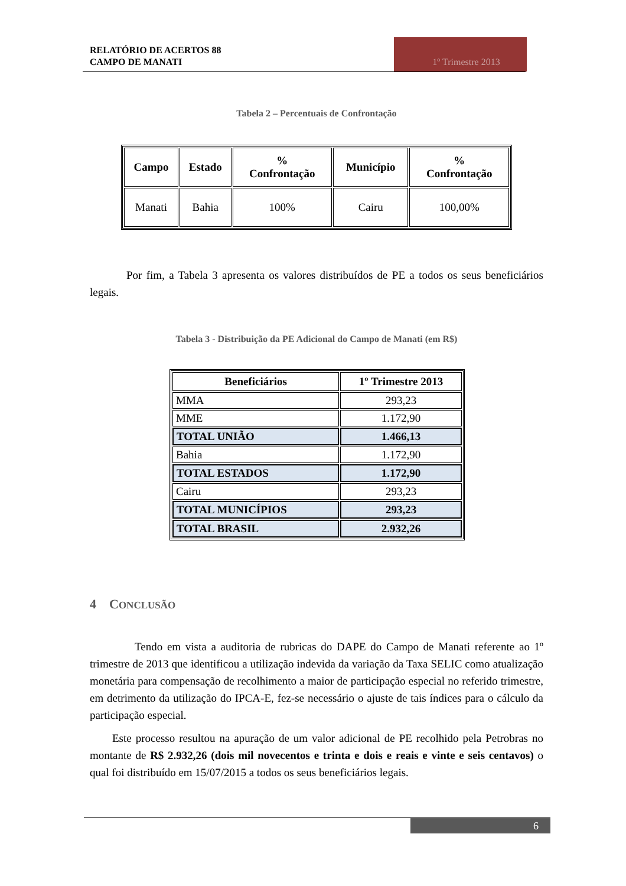RELATÓRIO DE ACERTOS 88
CAMPO DE MANATI
1º Trimestre 2013
Tabela 2 – Percentuais de Confrontação
| Campo | Estado | % Confrontação | Município | % Confrontação |
| --- | --- | --- | --- | --- |
| Manati | Bahia | 100% | Cairu | 100,00% |
Por fim, a Tabela 3 apresenta os valores distribuídos de PE a todos os seus beneficiários legais.
Tabela 3 - Distribuição da PE Adicional do Campo de Manati (em R$)
| Beneficiários | 1º Trimestre 2013 |
| --- | --- |
| MMA | 293,23 |
| MME | 1.172,90 |
| TOTAL UNIÃO | 1.466,13 |
| Bahia | 1.172,90 |
| TOTAL ESTADOS | 1.172,90 |
| Cairu | 293,23 |
| TOTAL MUNICÍPIOS | 293,23 |
| TOTAL BRASIL | 2.932,26 |
4 CONCLUSÃO
Tendo em vista a auditoria de rubricas do DAPE do Campo de Manati referente ao 1º trimestre de 2013 que identificou a utilização indevida da variação da Taxa SELIC como atualização monetária para compensação de recolhimento a maior de participação especial no referido trimestre, em detrimento da utilização do IPCA-E, fez-se necessário o ajuste de tais índices para o cálculo da participação especial.
Este processo resultou na apuração de um valor adicional de PE recolhido pela Petrobras no montante de R$ 2.932,26 (dois mil novecentos e trinta e dois e reais e vinte e seis centavos) o qual foi distribuído em 15/07/2015 a todos os seus beneficiários legais.
6